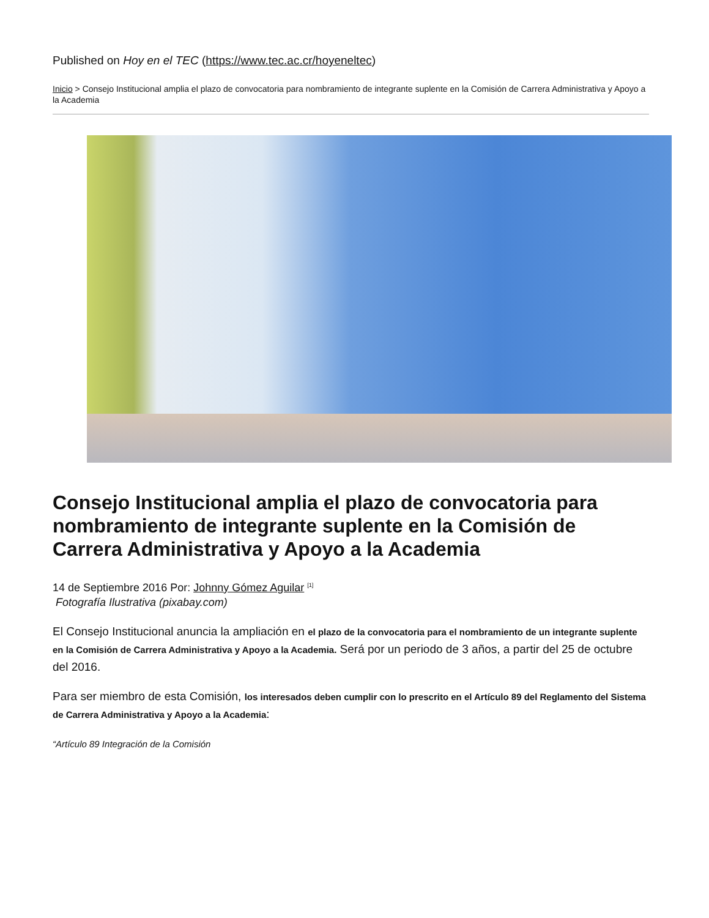Published on Hoy en el TEC (https://www.tec.ac.cr/hoyeneltec)
Inicio > Consejo Institucional amplia el plazo de convocatoria para nombramiento de integrante suplente en la Comisión de Carrera Administrativa y Apoyo a la Academia
Consejo Institucional amplia el plazo de convocatoria para nombramiento de integrante suplente en la Comisión de Carrera Administrativa y Apoyo a la Academia
14 de Septiembre 2016 Por: Johnny Gómez Aguilar <sup>[1]</sup>
Fotografía Ilustrativa (pixabay.com)
El Consejo Institucional anuncia la ampliación en el plazo de la convocatoria para el nombramiento de un integrante suplente en la Comisión de Carrera Administrativa y Apoyo a la Academia. Será por un periodo de 3 años, a partir del 25 de octubre del 2016.
Para ser miembro de esta Comisión, los interesados deben cumplir con lo prescrito en el Artículo 89 del Reglamento del Sistema de Carrera Administrativa y Apoyo a la Academia:
“Artículo 89 Integración de la Comisión